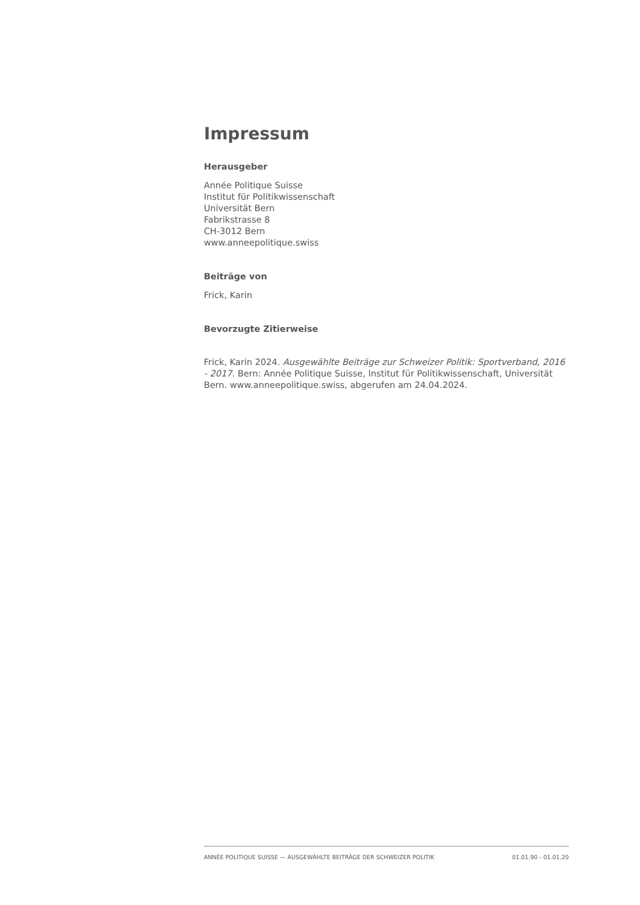Impressum
Herausgeber
Année Politique Suisse
Institut für Politikwissenschaft
Universität Bern
Fabrikstrasse 8
CH-3012 Bern
www.anneepolitique.swiss
Beiträge von
Frick, Karin
Bevorzugte Zitierweise
Frick, Karin 2024. Ausgewählte Beiträge zur Schweizer Politik: Sportverband, 2016 - 2017. Bern: Année Politique Suisse, Institut für Politikwissenschaft, Universität Bern. www.anneepolitique.swiss, abgerufen am 24.04.2024.
ANNÉE POLITIQUE SUISSE — AUSGEWÄHLTE BEITRÄGE DER SCHWEIZER POLITIK 01.01.90 - 01.01.20